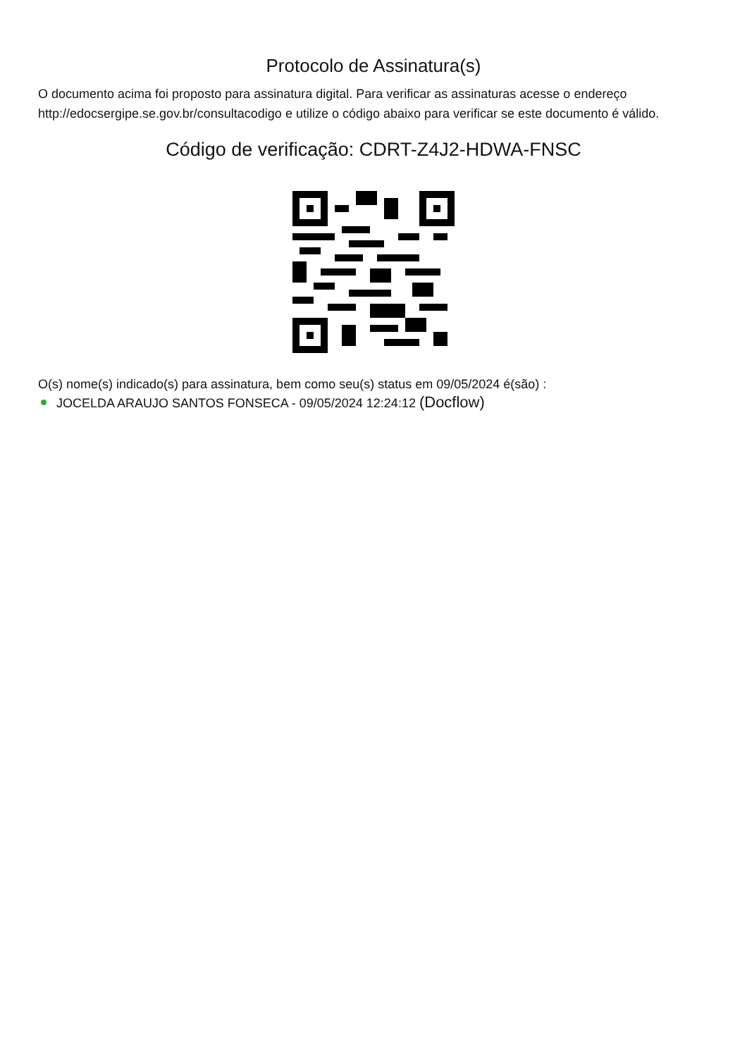Protocolo de Assinatura(s)
O documento acima foi proposto para assinatura digital. Para verificar as assinaturas acesse o endereço http://edocsergipe.se.gov.br/consultacodigo e utilize o código abaixo para verificar se este documento é válido.
Código de verificação: CDRT-Z4J2-HDWA-FNSC
O(s) nome(s) indicado(s) para assinatura, bem como seu(s) status em 09/05/2024 é(são) :
JOCELDA ARAUJO SANTOS FONSECA - 09/05/2024 12:24:12 (Docflow)